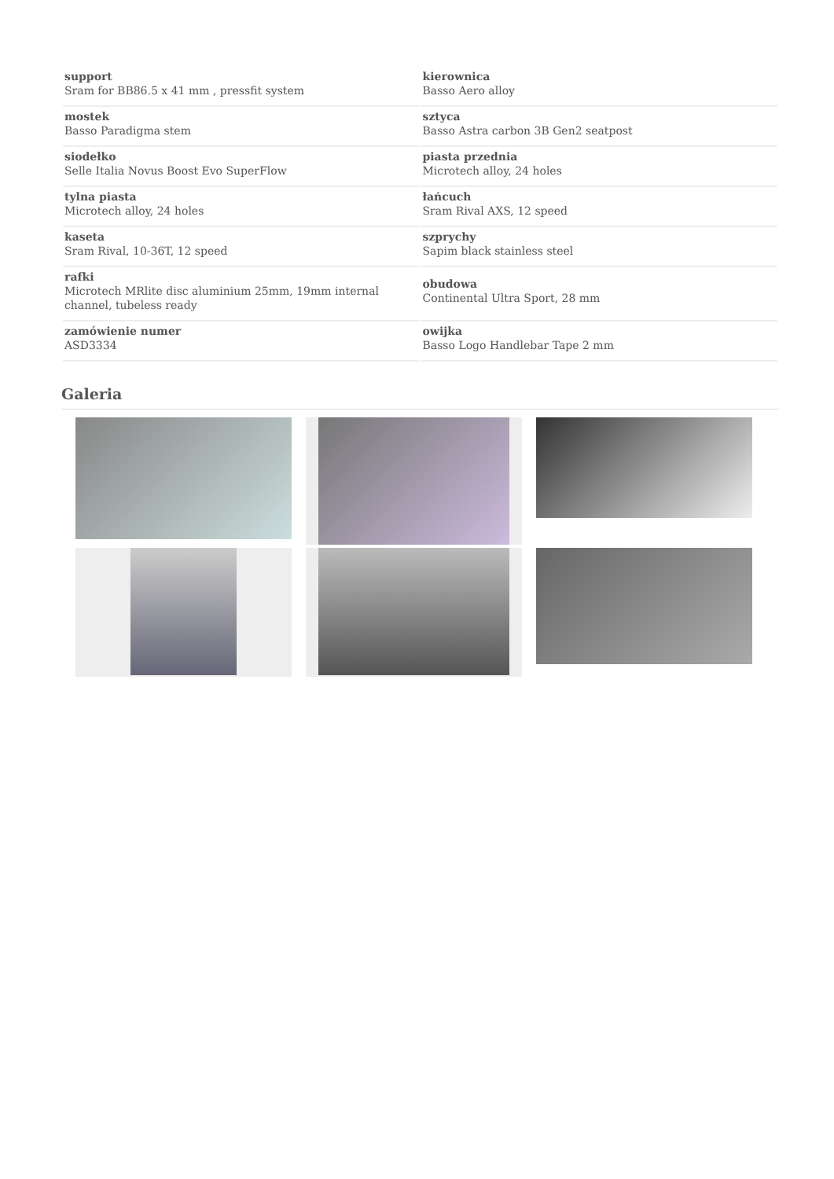| support Sram for BB86.5 x 41 mm , pressfit system | kierownica Basso Aero alloy |
| mostek Basso Paradigma stem | sztyca Basso Astra carbon 3B Gen2 seatpost |
| siodełko Selle Italia Novus Boost Evo SuperFlow | piasta przednia Microtech alloy, 24 holes |
| tylna piasta Microtech alloy, 24 holes | łańcuch Sram Rival AXS, 12 speed |
| kaseta Sram Rival, 10-36T, 12 speed | szprychy Sapim black stainless steel |
| rafki Microtech MRlite disc aluminium 25mm, 19mm internal channel, tubeless ready | obudowa Continental Ultra Sport, 28 mm |
| zamówienie numer ASD3334 | owijka Basso Logo Handlebar Tape 2 mm |
Galeria